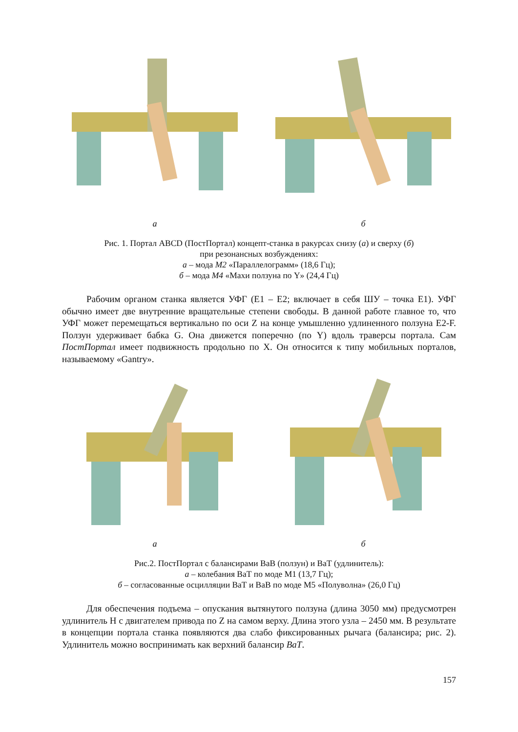а б
Рис. 1. Портал ABCD (ПостПортал) концепт-станка в ракурсах снизу (а) и сверху (б)
при резонансных возбуждениях:
а – мода М2 «Параллелограмм» (18,6 Гц);
б – мода М4 «Махи ползуна по Y» (24,4 Гц)
Рабочим органом станка является УФГ (E1 – E2; включает в себя ШУ – точка E1). УФГ обычно имеет две внутренние вращательные степени свободы. В данной работе главное то, что УФГ может перемещаться вертикально по оси Z на конце умышленно удлиненного ползуна E2-F. Ползун удерживает бабка G. Она движется поперечно (по Y) вдоль траверсы портала. Сам ПостПортал имеет подвижность продольно по X. Он относится к типу мобильных порталов, называемому «Gantry».
а б
Рис.2. ПостПортал с балансирами ВаВ (ползун) и ВаТ (удлинитель):
а – колебания ВаТ по моде М1 (13,7 Гц);
б – согласованные осцилляции ВаТ и ВаВ по моде М5 «Полуволна» (26,0 Гц)
Для обеспечения подъема – опускания вытянутого ползуна (длина 3050 мм) предусмотрен удлинитель H с двигателем привода по Z на самом верху. Длина этого узла – 2450 мм. В результате в концепции портала станка появляются два слабо фиксированных рычага (балансира; рис. 2). Удлинитель можно воспринимать как верхний балансир ВаТ.
157